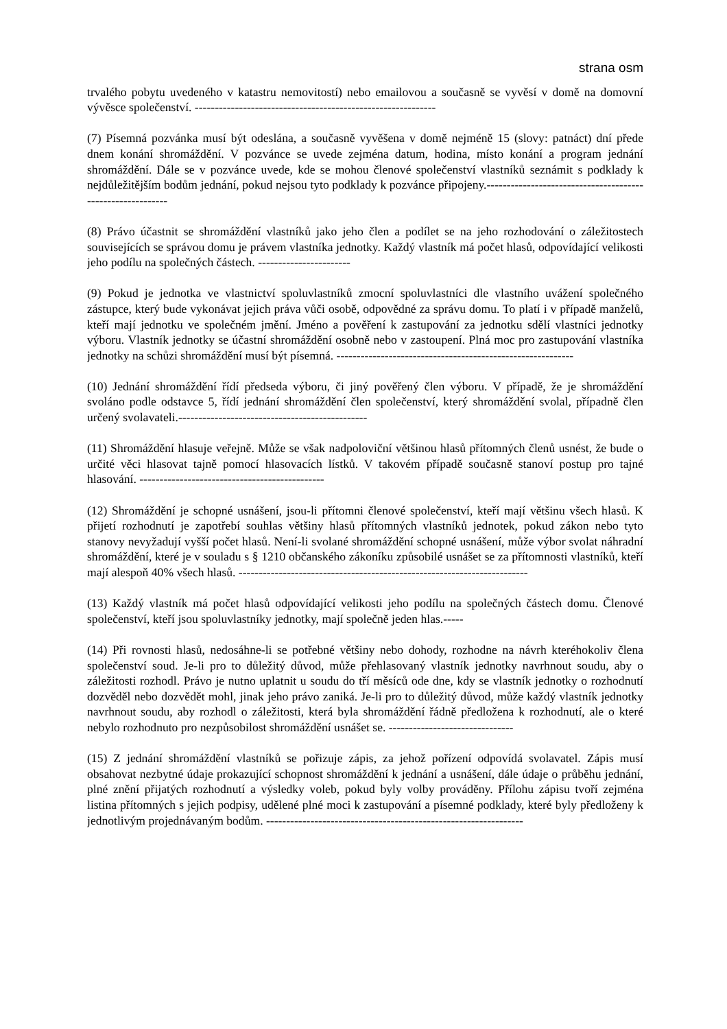strana osm
trvalého pobytu uvedeného v katastru nemovitostí) nebo emailovou a současně se vyvěsí v domě na domovní vývěsce společenství. ------------------------------------------------------------
(7) Písemná pozvánka musí být odeslána, a současně vyvěšena v domě nejméně 15 (slovy: patnáct) dní přede dnem konání shromáždění. V pozvánce se uvede zejména datum, hodina, místo konání a program jednání shromáždění. Dále se v pozvánce uvede, kde se mohou členové společenství vlastníků seznámit s podklady k nejdůležitějším bodům jednání, pokud nejsou tyto podklady k pozvánce připojeny.-----------------------------------------------------------
(8) Právo účastnit se shromáždění vlastníků jako jeho člen a podílet se na jeho rozhodování o záležitostech souvisejících se správou domu je právem vlastníka jednotky. Každý vlastník má počet hlasů, odpovídající velikosti jeho podílu na společných částech. -----------------------
(9) Pokud je jednotka ve vlastnictví spoluvlastníků zmocní spoluvlastníci dle vlastního uvážení společného zástupce, který bude vykonávat jejich práva vůči osobě, odpovědné za správu domu. To platí i v případě manželů, kteří mají jednotku ve společném jmění. Jméno a pověření k zastupování za jednotku sdělí vlastníci jednotky výboru. Vlastník jednotky se účastní shromáždění osobně nebo v zastoupení. Plná moc pro zastupování vlastníka jednotky na schůzi shromáždění musí být písemná. -----------------------------------------------------------
(10) Jednání shromáždění řídí předseda výboru, či jiný pověřený člen výboru. V případě, že je shromáždění svoláno podle odstavce 5, řídí jednání shromáždění člen společenství, který shromáždění svolal, případně člen určený svolavateli.-----------------------------------------------
(11) Shromáždění hlasuje veřejně. Může se však nadpoloviční většinou hlasů přítomných členů usnést, že bude o určité věci hlasovat tajně pomocí hlasovacích lístků. V takovém případě současně stanoví postup pro tajné hlasování. ----------------------------------------------
(12) Shromáždění je schopné usnášení, jsou-li přítomni členové společenství, kteří mají většinu všech hlasů. K přijetí rozhodnutí je zapotřebí souhlas většiny hlasů přítomných vlastníků jednotek, pokud zákon nebo tyto stanovy nevyžadují vyšší počet hlasů. Není-li svolané shromáždění schopné usnášení, může výbor svolat náhradní shromáždění, které je v souladu s § 1210 občanského zákoníku způsobilé usnášet se za přítomnosti vlastníků, kteří mají alespoň 40% všech hlasů. ------------------------------------------------------------------------
(13) Každý vlastník má počet hlasů odpovídající velikosti jeho podílu na společných částech domu. Členové společenství, kteří jsou spoluvlastníky jednotky, mají společně jeden hlas.-----
(14) Při rovnosti hlasů, nedosáhne-li se potřebné většiny nebo dohody, rozhodne na návrh kteréhokoliv člena společenství soud. Je-li pro to důležitý důvod, může přehlasovaný vlastník jednotky navrhnout soudu, aby o záležitosti rozhodl. Právo je nutno uplatnit u soudu do tří měsíců ode dne, kdy se vlastník jednotky o rozhodnutí dozvěděl nebo dozvědět mohl, jinak jeho právo zaniká. Je-li pro to důležitý důvod, může každý vlastník jednotky navrhnout soudu, aby rozhodl o záležitosti, která byla shromáždění řádně předložena k rozhodnutí, ale o které nebylo rozhodnuto pro nezpůsobilost shromáždění usnášet se. -------------------------------
(15) Z jednání shromáždění vlastníků se pořizuje zápis, za jehož pořízení odpovídá svolavatel. Zápis musí obsahovat nezbytné údaje prokazující schopnost shromáždění k jednání a usnášení, dále údaje o průběhu jednání, plné znění přijatých rozhodnutí a výsledky voleb, pokud byly volby prováděny. Přílohu zápisu tvoří zejména listina přítomných s jejich podpisy, udělené plné moci k zastupování a písemné podklady, které byly předloženy k jednotlivým projednávaným bodům. ----------------------------------------------------------------